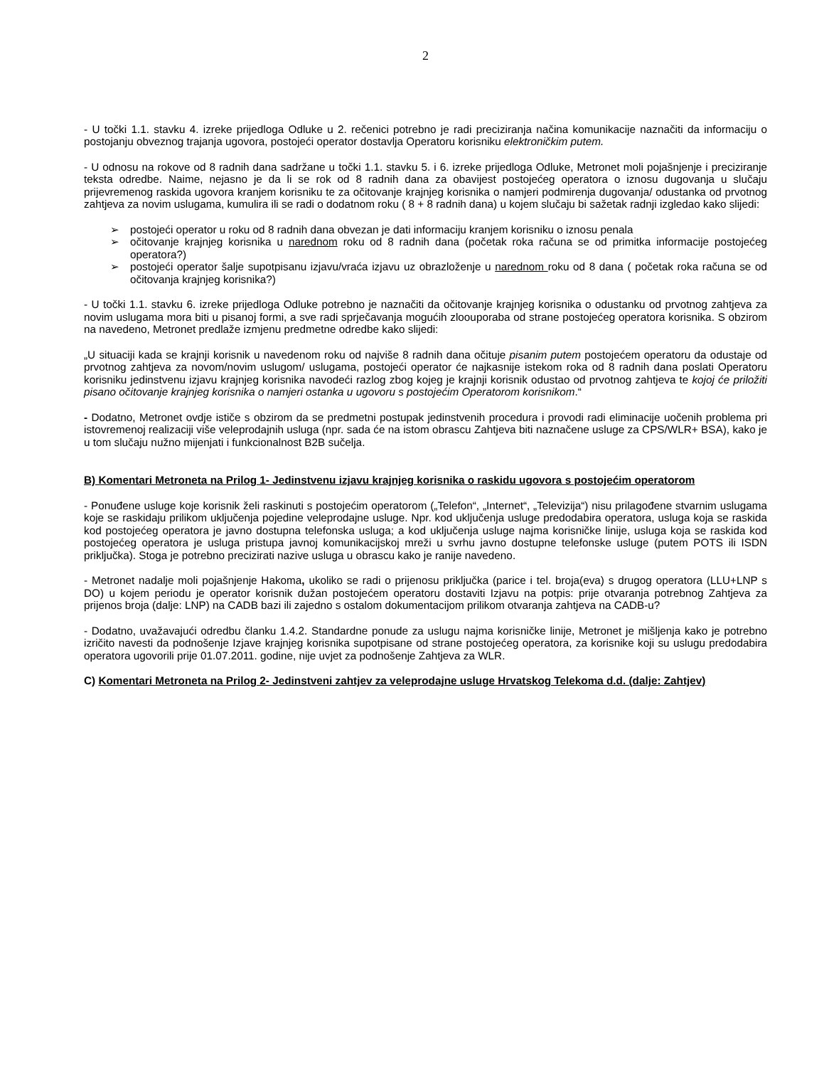2
- U točki 1.1. stavku 4. izreke prijedloga Odluke u 2. rečenici potrebno je radi preciziranja načina komunikacije naznačiti da informaciju o postojanju obveznog trajanja ugovora, postojeći operator dostavlja Operatoru korisniku elektroničkim putem.
- U odnosu na rokove od 8 radnih dana sadržane u točki 1.1. stavku 5. i 6. izreke prijedloga Odluke, Metronet moli pojašnjenje i preciziranje teksta odredbe. Naime, nejasno je da li se rok od 8 radnih dana za obavijest postojećeg operatora o iznosu dugovanja u slučaju prijevremenog raskida ugovora kranjem korisniku te za očitovanje krajnjeg korisnika o namjeri podmirenja dugovanja/ odustanka od prvotnog zahtjeva za novim uslugama, kumulira ili se radi o dodatnom roku ( 8 + 8 radnih dana) u kojem slučaju bi sažetak radnji izgledao kako slijedi:
➢ postojeći operator u roku od 8 radnih dana obvezan je dati informaciju kranjem korisniku o iznosu penala
➢ očitovanje krajnjeg korisnika u narednom roku od 8 radnih dana (početak roka računa se od primitka informacije postojećeg operatora?)
➢ postojeći operator šalje supotpisanu izjavu/vraća izjavu uz obrazloženje u narednom roku od 8 dana ( početak roka računa se od očitovanja krajnjeg korisnika?)
- U točki 1.1. stavku 6. izreke prijedloga Odluke potrebno je naznačiti da očitovanje krajnjeg korisnika o odustanku od prvotnog zahtjeva za novim uslugama mora biti u pisanoj formi, a sve radi sprječavanja mogućih zloouporaba od strane postojećeg operatora korisnika. S obzirom na navedeno, Metronet predlaže izmjenu predmetne odredbe kako slijedi:
„U situaciji kada se krajnji korisnik u navedenom roku od najviše 8 radnih dana očituje pisanim putem postojećem operatoru da odustaje od prvotnog zahtjeva za novom/novim uslugom/ uslugama, postojeći operator će najkasnije istekom roka od 8 radnih dana poslati Operatoru korisniku jedinstvenu izjavu krajnjeg korisnika navodeći razlog zbog kojeg je krajnji korisnik odustao od prvotnog zahtjeva te kojoj će priložiti pisano očitovanje krajnjeg korisnika o namjeri ostanka u ugovoru s postojećim Operatorom korisnikom.“
- Dodatno, Metronet ovdje ističe s obzirom da se predmetni postupak jedinstvenih procedura i provodi radi eliminacije uočenih problema pri istovremenoj realizaciji više veleprodajnih usluga (npr. sada će na istom obrascu Zahtjeva biti naznačene usluge za CPS/WLR+ BSA), kako je u tom slučaju nužno mijenjati i funkcionalnost B2B sučelja.
B) Komentari Metroneta na Prilog 1- Jedinstvenu izjavu krajnjeg korisnika o raskidu ugovora s postojećim operatorom
- Ponuđene usluge koje korisnik želi raskinuti s postojećim operatorom („Telefon“, „Internet“, „Televizija“) nisu prilagođene stvarnim uslugama koje se raskidaju prilikom uključenja pojedine veleprodajne usluge. Npr. kod uključenja usluge predodabira operatora, usluga koja se raskida kod postojećeg operatora je javno dostupna telefonska usluga; a kod uključenja usluge najma korisničke linije, usluga koja se raskida kod postojećeg operatora je usluga pristupa javnoj komunikacijskoj mreži u svrhu javno dostupne telefonske usluge (putem POTS ili ISDN priključka). Stoga je potrebno precizirati nazive usluga u obrascu kako je ranije navedeno.
- Metronet nadalje moli pojašnjenje Hakoma, ukoliko se radi o prijenosu priključka (parice i tel. broja(eva) s drugog operatora (LLU+LNP s DO) u kojem periodu je operator korisnik dužan postojećem operatoru dostaviti Izjavu na potpis: prije otvaranja potrebnog Zahtjeva za prijenos broja (dalje: LNP) na CADB bazi ili zajedno s ostalom dokumentacijom prilikom otvaranja zahtjeva na CADB-u?
- Dodatno, uvažavajući odredbu članku 1.4.2. Standardne ponude za uslugu najma korisničke linije, Metronet je mišljenja kako je potrebno izričito navesti da podnošenje Izjave krajnjeg korisnika supotpisane od strane postojećeg operatora, za korisnike koji su uslugu predodabira operatora ugovorili prije 01.07.2011. godine, nije uvjet za podnošenje Zahtjeva za WLR.
C) Komentari Metroneta na Prilog 2- Jedinstveni zahtjev za veleprodajne usluge Hrvatskog Telekoma d.d. (dalje: Zahtjev)